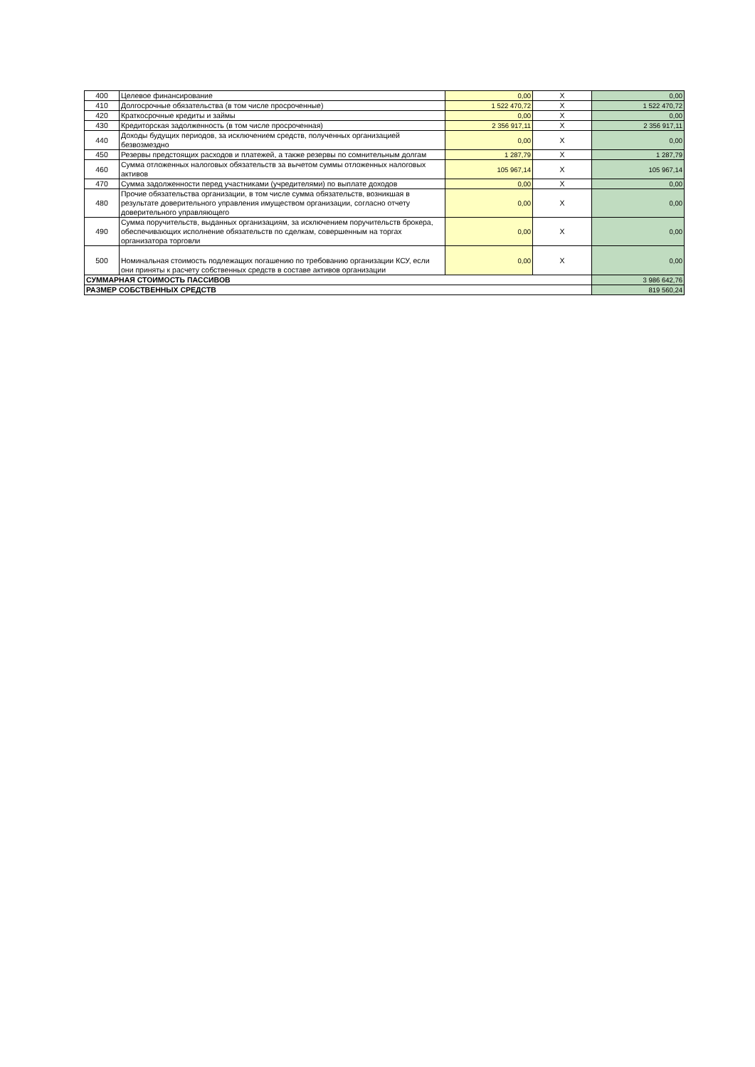| 400 | Целевое финансирование | 0,00 | X | 0,00 |
| 410 | Долгосрочные обязательства (в том числе просроченные) | 1 522 470,72 | X | 1 522 470,72 |
| 420 | Краткосрочные кредиты и займы | 0,00 | X | 0,00 |
| 430 | Кредиторская задолженность (в том числе просроченная) | 2 356 917,11 | X | 2 356 917,11 |
| 440 | Доходы будущих периодов, за исключением средств, полученных организацией безвозмездно | 0,00 | X | 0,00 |
| 450 | Резервы предстоящих расходов и платежей, а также резервы по сомнительным долгам | 1 287,79 | X | 1 287,79 |
| 460 | Сумма отложенных налоговых обязательств за вычетом суммы отложенных налоговых активов | 105 967,14 | X | 105 967,14 |
| 470 | Сумма задолженности перед участниками (учредителями) по выплате доходов | 0,00 | X | 0,00 |
| 480 | Прочие обязательства организации, в том числе сумма обязательств, возникшая в результате доверительного управления имуществом организации, согласно отчету доверительного управляющего | 0,00 | X | 0,00 |
| 490 | Сумма поручительств, выданных организациям, за исключением поручительств брокера, обеспечивающих исполнение обязательств по сделкам, совершенным на торгах организатора торговли | 0,00 | X | 0,00 |
| 500 | Номинальная стоимость подлежащих погашению по требованию организации КСУ, если они приняты к расчету собственных средств в составе активов организации | 0,00 | X | 0,00 |
| СУММАРНАЯ СТОИМОСТЬ ПАССИВОВ | | | | 3 986 642,76 |
| РАЗМЕР СОБСТВЕННЫХ СРЕДСТВ | | | | 819 560,24 |